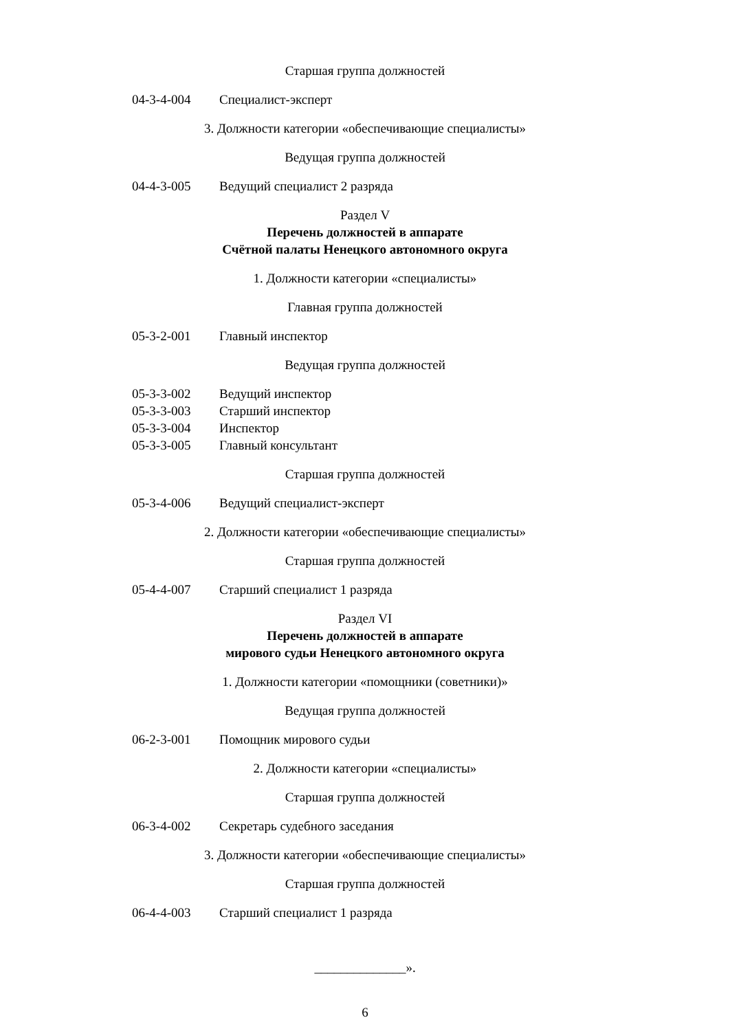Старшая группа должностей
04-3-4-004 Специалист-эксперт
3. Должности категории «обеспечивающие специалисты»
Ведущая группа должностей
04-4-3-005 Ведущий специалист 2 разряда
Раздел V
Перечень должностей в аппарате
Счётной палаты Ненецкого автономного округа
1. Должности категории «специалисты»
Главная группа должностей
05-3-2-001 Главный инспектор
Ведущая группа должностей
05-3-3-002 Ведущий инспектор
05-3-3-003 Старший инспектор
05-3-3-004 Инспектор
05-3-3-005 Главный консультант
Старшая группа должностей
05-3-4-006 Ведущий специалист-эксперт
2. Должности категории «обеспечивающие специалисты»
Старшая группа должностей
05-4-4-007 Старший специалист 1 разряда
Раздел VI
Перечень должностей в аппарате
мирового судьи Ненецкого автономного округа
1. Должности категории «помощники (советники)»
Ведущая группа должностей
06-2-3-001 Помощник мирового судьи
2. Должности категории «специалисты»
Старшая группа должностей
06-3-4-002 Секретарь судебного заседания
3. Должности категории «обеспечивающие специалисты»
Старшая группа должностей
06-4-4-003 Старший специалист 1 разряда
______________».
6